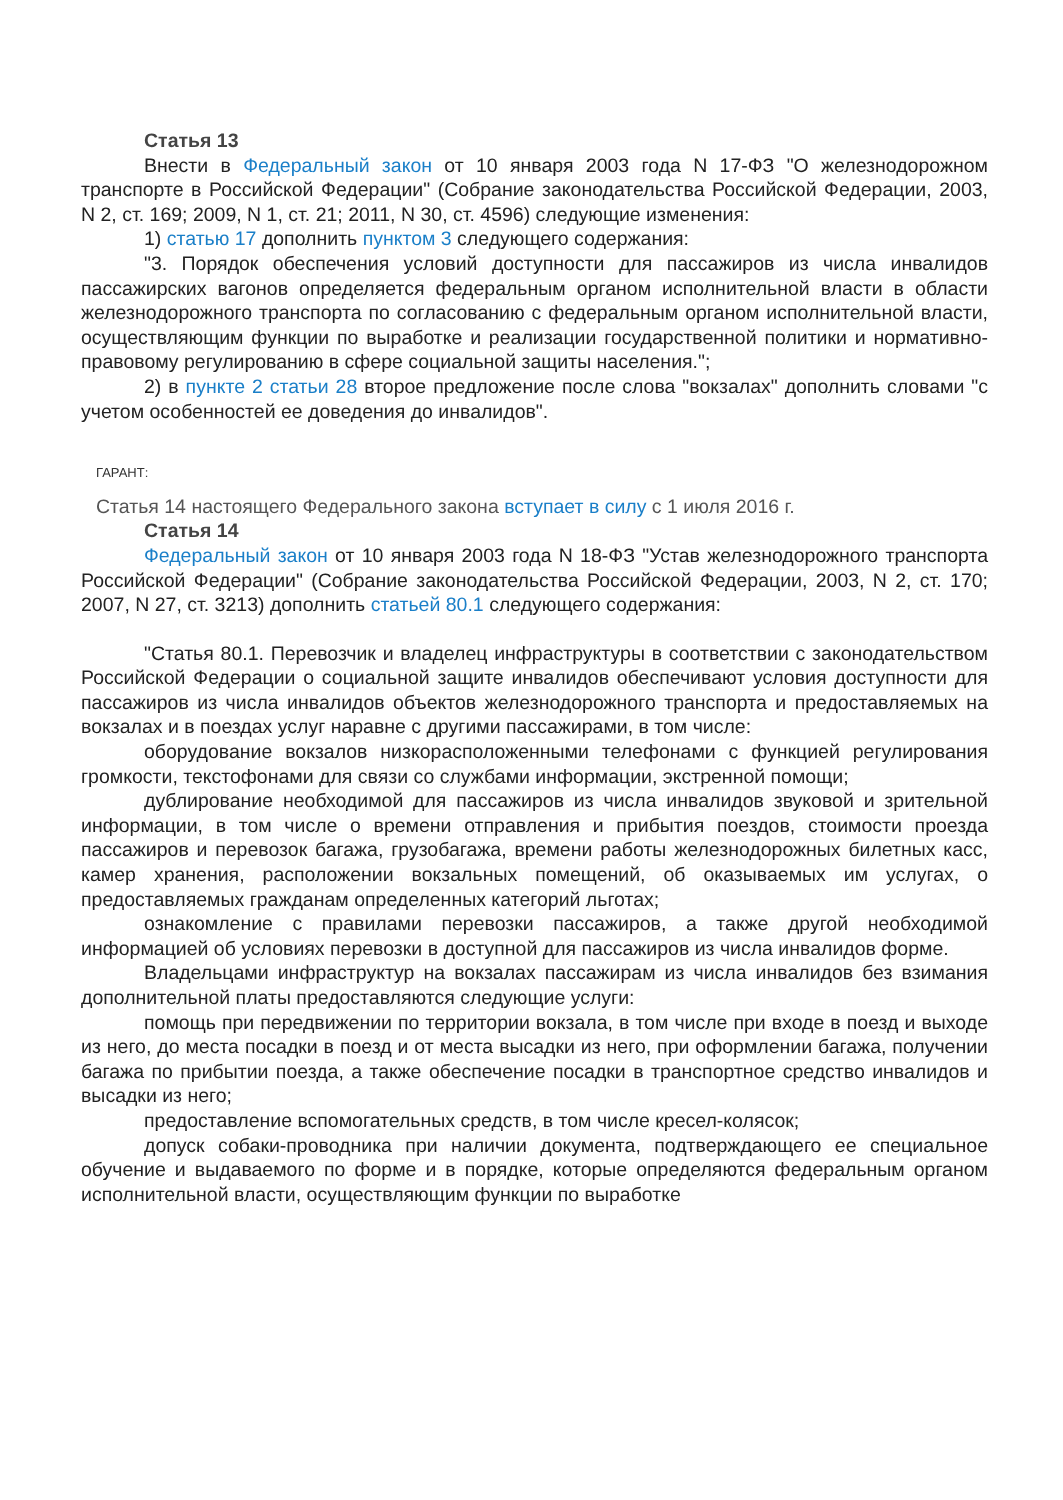Статья 13
Внести в Федеральный закон от 10 января 2003 года N 17-ФЗ "О железнодорожном транспорте в Российской Федерации" (Собрание законодательства Российской Федерации, 2003, N 2, ст. 169; 2009, N 1, ст. 21; 2011, N 30, ст. 4596) следующие изменения:
1) статью 17 дополнить пунктом 3 следующего содержания:
"3. Порядок обеспечения условий доступности для пассажиров из числа инвалидов пассажирских вагонов определяется федеральным органом исполнительной власти в области железнодорожного транспорта по согласованию с федеральным органом исполнительной власти, осуществляющим функции по выработке и реализации государственной политики и нормативно-правовому регулированию в сфере социальной защиты населения.";
2) в пункте 2 статьи 28 второе предложение после слова "вокзалах" дополнить словами "с учетом особенностей ее доведения до инвалидов".
ГАРАНТ:
Статья 14 настоящего Федерального закона вступает в силу с 1 июля 2016 г.
Статья 14
Федеральный закон от 10 января 2003 года N 18-ФЗ "Устав железнодорожного транспорта Российской Федерации" (Собрание законодательства Российской Федерации, 2003, N 2, ст. 170; 2007, N 27, ст. 3213) дополнить статьей 80.1 следующего содержания:
"Статья 80.1. Перевозчик и владелец инфраструктуры в соответствии с законодательством Российской Федерации о социальной защите инвалидов обеспечивают условия доступности для пассажиров из числа инвалидов объектов железнодорожного транспорта и предоставляемых на вокзалах и в поездах услуг наравне с другими пассажирами, в том числе:
оборудование вокзалов низкорасположенными телефонами с функцией регулирования громкости, текстофонами для связи со службами информации, экстренной помощи;
дублирование необходимой для пассажиров из числа инвалидов звуковой и зрительной информации, в том числе о времени отправления и прибытия поездов, стоимости проезда пассажиров и перевозок багажа, грузобагажа, времени работы железнодорожных билетных касс, камер хранения, расположении вокзальных помещений, об оказываемых им услугах, о предоставляемых гражданам определенных категорий льготах;
ознакомление с правилами перевозки пассажиров, а также другой необходимой информацией об условиях перевозки в доступной для пассажиров из числа инвалидов форме.
Владельцами инфраструктур на вокзалах пассажирам из числа инвалидов без взимания дополнительной платы предоставляются следующие услуги:
помощь при передвижении по территории вокзала, в том числе при входе в поезд и выходе из него, до места посадки в поезд и от места высадки из него, при оформлении багажа, получении багажа по прибытии поезда, а также обеспечение посадки в транспортное средство инвалидов и высадки из него;
предоставление вспомогательных средств, в том числе кресел-колясок;
допуск собаки-проводника при наличии документа, подтверждающего ее специальное обучение и выдаваемого по форме и в порядке, которые определяются федеральным органом исполнительной власти, осуществляющим функции по выработке